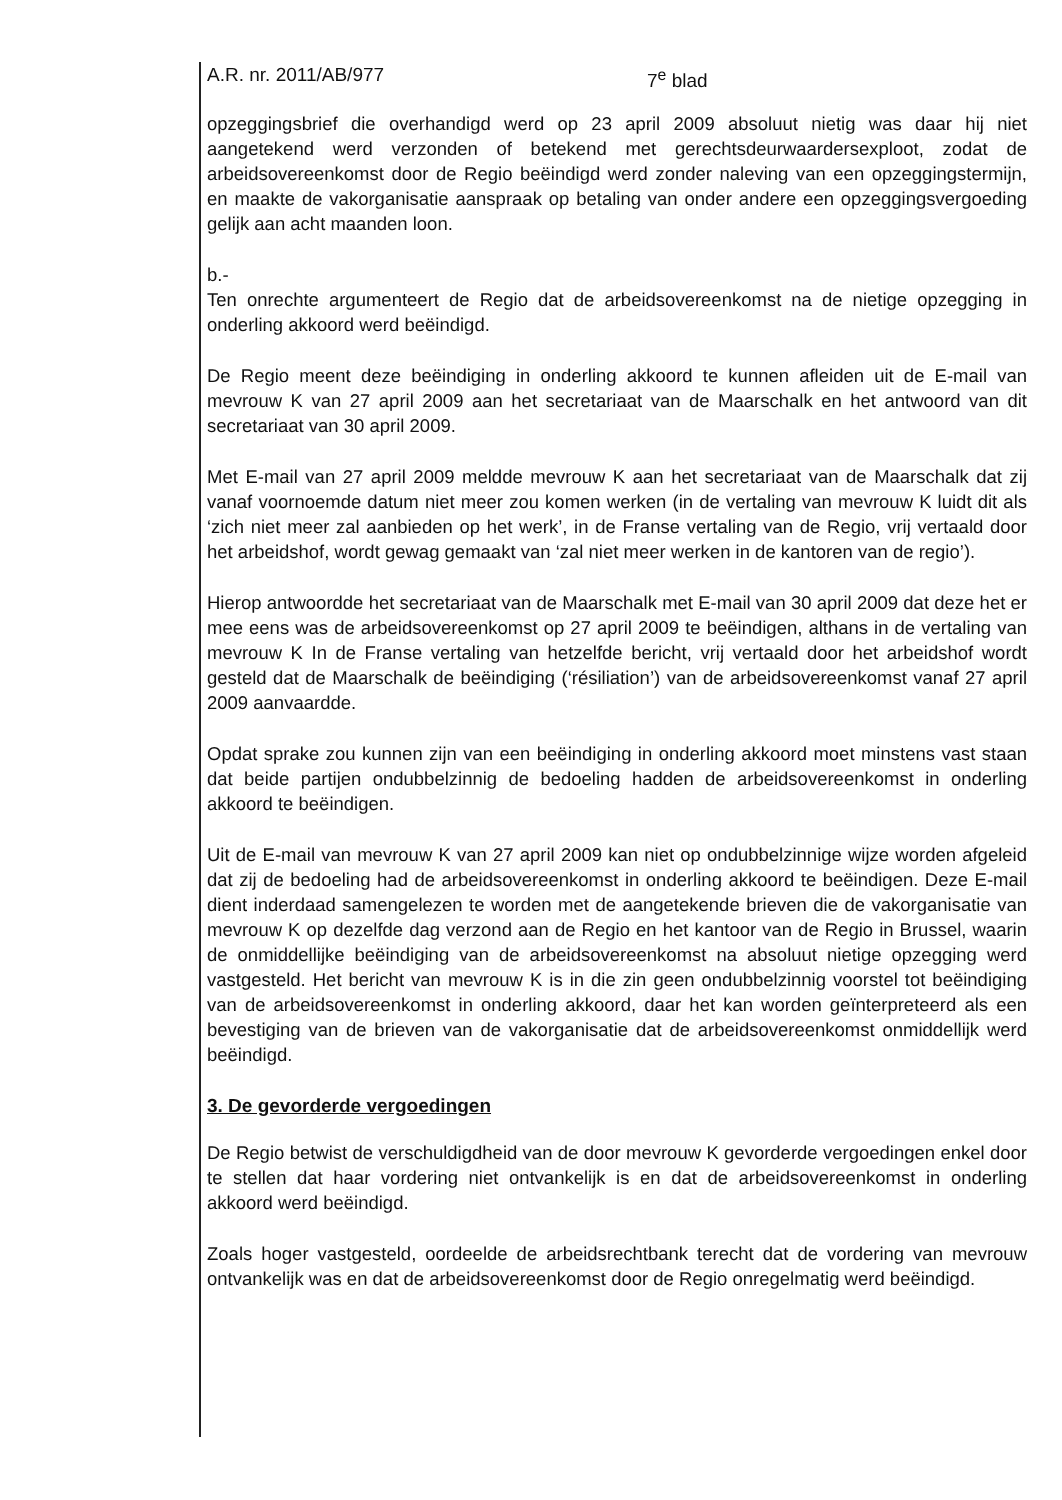A.R. nr. 2011/AB/977 7<sup>e</sup> blad
opzeggingsbrief die overhandigd werd op 23 april 2009 absoluut nietig was daar hij niet aangetekend werd verzonden of betekend met gerechtsdeurwaardersexploot, zodat de arbeidsovereenkomst door de Regio beëindigd werd zonder naleving van een opzeggingstermijn, en maakte de vakorganisatie aanspraak op betaling van onder andere een opzeggingsvergoeding gelijk aan acht maanden loon.
b.-
Ten onrechte argumenteert de Regio dat de arbeidsovereenkomst na de nietige opzegging in onderling akkoord werd beëindigd.
De Regio meent deze beëindiging in onderling akkoord te kunnen afleiden uit de E-mail van mevrouw K van 27 april 2009 aan het secretariaat van de Maarschalk en het antwoord van dit secretariaat van 30 april 2009.
Met E-mail van 27 april 2009 meldde mevrouw K aan het secretariaat van de Maarschalk dat zij vanaf voornoemde datum niet meer zou komen werken (in de vertaling van mevrouw K luidt dit als ‘zich niet meer zal aanbieden op het werk’, in de Franse vertaling van de Regio, vrij vertaald door het arbeidshof, wordt gewag gemaakt van ‘zal niet meer werken in de kantoren van de regio’).
Hierop antwoordde het secretariaat van de Maarschalk met E-mail van 30 april 2009 dat deze het er mee eens was de arbeidsovereenkomst op 27 april 2009 te beëindigen, althans in de vertaling van mevrouw K In de Franse vertaling van hetzelfde bericht, vrij vertaald door het arbeidshof wordt gesteld dat de Maarschalk de beëindiging (‘résiliation’) van de arbeidsovereenkomst vanaf 27 april 2009 aanvaardde.
Opdat sprake zou kunnen zijn van een beëindiging in onderling akkoord moet minstens vast staan dat beide partijen ondubbelzinnig de bedoeling hadden de arbeidsovereenkomst in onderling akkoord te beëindigen.
Uit de E-mail van mevrouw K van 27 april 2009 kan niet op ondubbelzinnige wijze worden afgeleid dat zij de bedoeling had de arbeidsovereenkomst in onderling akkoord te beëindigen. Deze E-mail dient inderdaad samengelezen te worden met de aangetekende brieven die de vakorganisatie van mevrouw K op dezelfde dag verzond aan de Regio en het kantoor van de Regio in Brussel, waarin de onmiddellijke beëindiging van de arbeidsovereenkomst na absoluut nietige opzegging werd vastgesteld. Het bericht van mevrouw K is in die zin geen ondubbelzinnig voorstel tot beëindiging van de arbeidsovereenkomst in onderling akkoord, daar het kan worden geïnterpreteerd als een bevestiging van de brieven van de vakorganisatie dat de arbeidsovereenkomst onmiddellijk werd beëindigd.
3. De gevorderde vergoedingen
De Regio betwist de verschuldigdheid van de door mevrouw K gevorderde vergoedingen enkel door te stellen dat haar vordering niet ontvankelijk is en dat de arbeidsovereenkomst in onderling akkoord werd beëindigd.
Zoals hoger vastgesteld, oordeelde de arbeidsrechtbank terecht dat de vordering van mevrouw ontvankelijk was en dat de arbeidsovereenkomst door de Regio onregelmatig werd beëindigd.